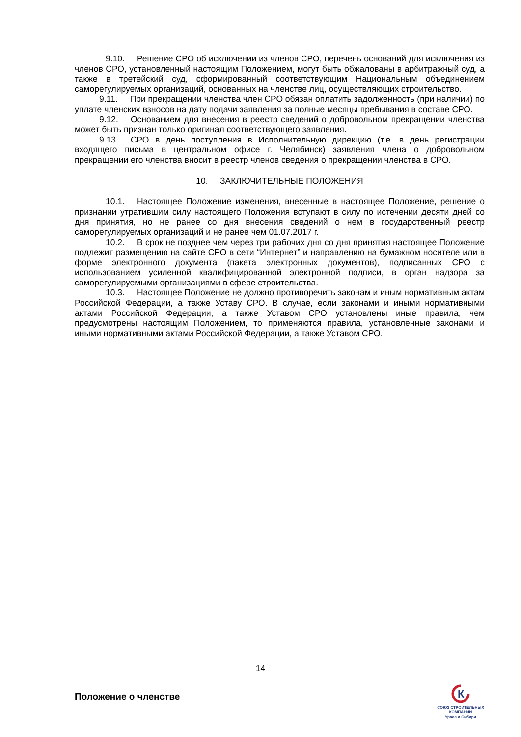9.10. Решение СРО об исключении из членов СРО, перечень оснований для исключения из членов СРО, установленный настоящим Положением, могут быть обжалованы в арбитражный суд, а также в третейский суд, сформированный соответствующим Национальным объединением саморегулируемых организаций, основанных на членстве лиц, осуществляющих строительство.
9.11. При прекращении членства член СРО обязан оплатить задолженность (при наличии) по уплате членских взносов на дату подачи заявления за полные месяцы пребывания в составе СРО.
9.12. Основанием для внесения в реестр сведений о добровольном прекращении членства может быть признан только оригинал соответствующего заявления.
9.13. СРО в день поступления в Исполнительную дирекцию (т.е. в день регистрации входящего письма в центральном офисе г. Челябинск) заявления члена о добровольном прекращении его членства вносит в реестр членов сведения о прекращении членства в СРО.
10. ЗАКЛЮЧИТЕЛЬНЫЕ ПОЛОЖЕНИЯ
10.1. Настоящее Положение изменения, внесенные в настоящее Положение, решение о признании утратившим силу настоящего Положения вступают в силу по истечении десяти дней со дня принятия, но не ранее со дня внесения сведений о нем в государственный реестр саморегулируемых организаций и не ранее чем 01.07.2017 г.
10.2. В срок не позднее чем через три рабочих дня со дня принятия настоящее Положение подлежит размещению на сайте СРО в сети “Интернет” и направлению на бумажном носителе или в форме электронного документа (пакета электронных документов), подписанных СРО с использованием усиленной квалифицированной электронной подписи, в орган надзора за саморегулируемыми организациями в сфере строительства.
10.3. Настоящее Положение не должно противоречить законам и иным нормативным актам Российской Федерации, а также Уставу СРО. В случае, если законами и иными нормативными актами Российской Федерации, а также Уставом СРО установлены иные правила, чем предусмотрены настоящим Положением, то применяются правила, установленные законами и иными нормативными актами Российской Федерации, а также Уставом СРО.
14
Положение о членстве
К
СОЮЗ СТРОИТЕЛЬНЫХ КОМПАНИЙ
Урала и Сибири